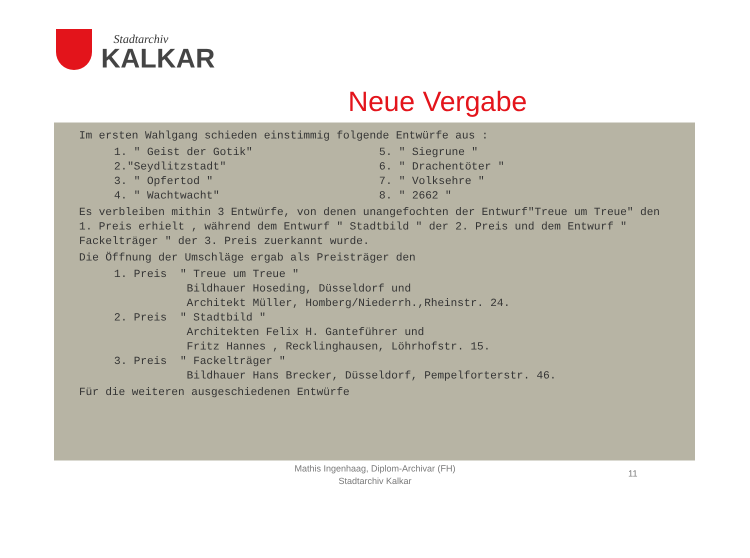Stadtarchiv
KALKAR
Neue Vergabe
Im ersten Wahlgang schieden einstimmig folgende Entwürfe aus :
1. " Geist der Gotik"
2."Seydlitzstadt"
3. " Opfertod "
4. " Wachtwacht"
5. " Siegrune "
6. " Drachentöter "
7. " Volksehre "
8. " 2662 "
Es verbleiben mithin 3 Entwürfe, von denen unangefochten der Entwurf"Treue um Treue" den 1. Preis erhielt , während dem Entwurf " Stadtbild " der 2. Preis und dem Entwurf " Fackelträger " der 3. Preis zuerkannt wurde.
Die Öffnung der Umschläge ergab als Preisträger den
1. Preis " Treue um Treue "
Bildhauer Hoseding, Düsseldorf und
Architekt Müller, Homberg/Niederrh.,Rheinstr. 24.
2. Preis " Stadtbild "
Architekten Felix H. Ganteführer und
Fritz Hannes , Recklinghausen, Löhrhofstr. 15.
3. Preis " Fackelträger "
Bildhauer Hans Brecker, Düsseldorf, Pempelforterstr. 46.
Für die weiteren ausgeschiedenen Entwürfe
Mathis Ingenhaag, Diplom-Archivar (FH)
Stadtarchiv Kalkar
11